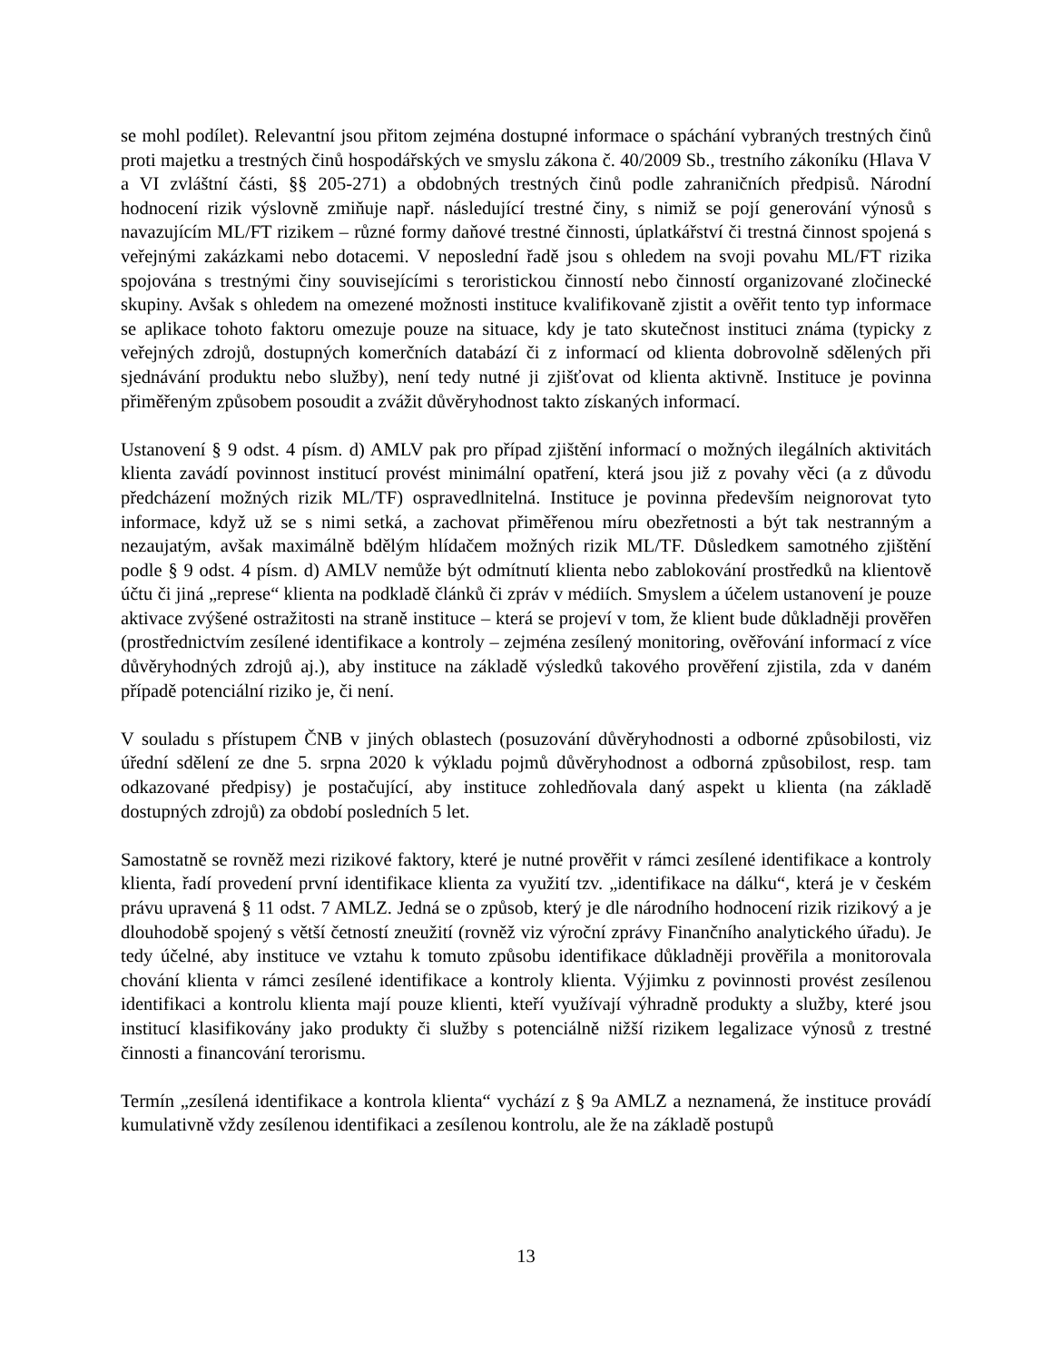se mohl podílet). Relevantní jsou přitom zejména dostupné informace o spáchání vybraných trestných činů proti majetku a trestných činů hospodářských ve smyslu zákona č. 40/2009 Sb., trestního zákoníku (Hlava V a VI zvláštní části, §§ 205-271) a obdobných trestných činů podle zahraničních předpisů. Národní hodnocení rizik výslovně zmiňuje např. následující trestné činy, s nimiž se pojí generování výnosů s navazujícím ML/FT rizikem – různé formy daňové trestné činnosti, úplatkářství či trestná činnost spojená s veřejnými zakázkami nebo dotacemi. V neposlední řadě jsou s ohledem na svoji povahu ML/FT rizika spojována s trestnými činy souvisejícími s teroristickou činností nebo činností organizované zločinecké skupiny. Avšak s ohledem na omezené možnosti instituce kvalifikovaně zjistit a ověřit tento typ informace se aplikace tohoto faktoru omezuje pouze na situace, kdy je tato skutečnost instituci známa (typicky z veřejných zdrojů, dostupných komerčních databází či z informací od klienta dobrovolně sdělených při sjednávání produktu nebo služby), není tedy nutné ji zjišťovat od klienta aktivně. Instituce je povinna přiměřeným způsobem posoudit a zvážit důvěryhodnost takto získaných informací.
Ustanovení § 9 odst. 4 písm. d) AMLV pak pro případ zjištění informací o možných ilegálních aktivitách klienta zavádí povinnost institucí provést minimální opatření, která jsou již z povahy věci (a z důvodu předcházení možných rizik ML/TF) ospravedlnitelná. Instituce je povinna především neignorovat tyto informace, když už se s nimi setká, a zachovat přiměřenou míru obezřetnosti a být tak nestranným a nezaujatým, avšak maximálně bdělým hlídačem možných rizik ML/TF. Důsledkem samotného zjištění podle § 9 odst. 4 písm. d) AMLV nemůže být odmítnutí klienta nebo zablokování prostředků na klientově účtu či jiná „represe“ klienta na podkladě článků či zpráv v médiích. Smyslem a účelem ustanovení je pouze aktivace zvýšené ostražitosti na straně instituce – která se projeví v tom, že klient bude důkladněji prověřen (prostřednictvím zesílené identifikace a kontroly – zejména zesílený monitoring, ověřování informací z více důvěryhodných zdrojů aj.), aby instituce na základě výsledků takového prověření zjistila, zda v daném případě potenciální riziko je, či není.
V souladu s přístupem ČNB v jiných oblastech (posuzování důvěryhodnosti a odborné způsobilosti, viz úřední sdělení ze dne 5. srpna 2020 k výkladu pojmů důvěryhodnost a odborná způsobilost, resp. tam odkazované předpisy) je postačující, aby instituce zohledňovala daný aspekt u klienta (na základě dostupných zdrojů) za období posledních 5 let.
Samostatně se rovněž mezi rizikové faktory, které je nutné prověřit v rámci zesílené identifikace a kontroly klienta, řadí provedení první identifikace klienta za využití tzv. „identifikace na dálku“, která je v českém právu upravená § 11 odst. 7 AMLZ. Jedná se o způsob, který je dle národního hodnocení rizik rizikový a je dlouhodobě spojený s větší četností zneužití (rovněž viz výroční zprávy Finančního analytického úřadu). Je tedy účelné, aby instituce ve vztahu k tomuto způsobu identifikace důkladněji prověřila a monitorovala chování klienta v rámci zesílené identifikace a kontroly klienta. Výjimku z povinnosti provést zesílenou identifikaci a kontrolu klienta mají pouze klienti, kteří využívají výhradně produkty a služby, které jsou institucí klasifikovány jako produkty či služby s potenciálně nižší rizikem legalizace výnosů z trestné činnosti a financování terorismu.
Termín „zesílená identifikace a kontrola klienta“ vychází z § 9a AMLZ a neznamená, že instituce provádí kumulativně vždy zesílenou identifikaci a zesílenou kontrolu, ale že na základě postupů
13